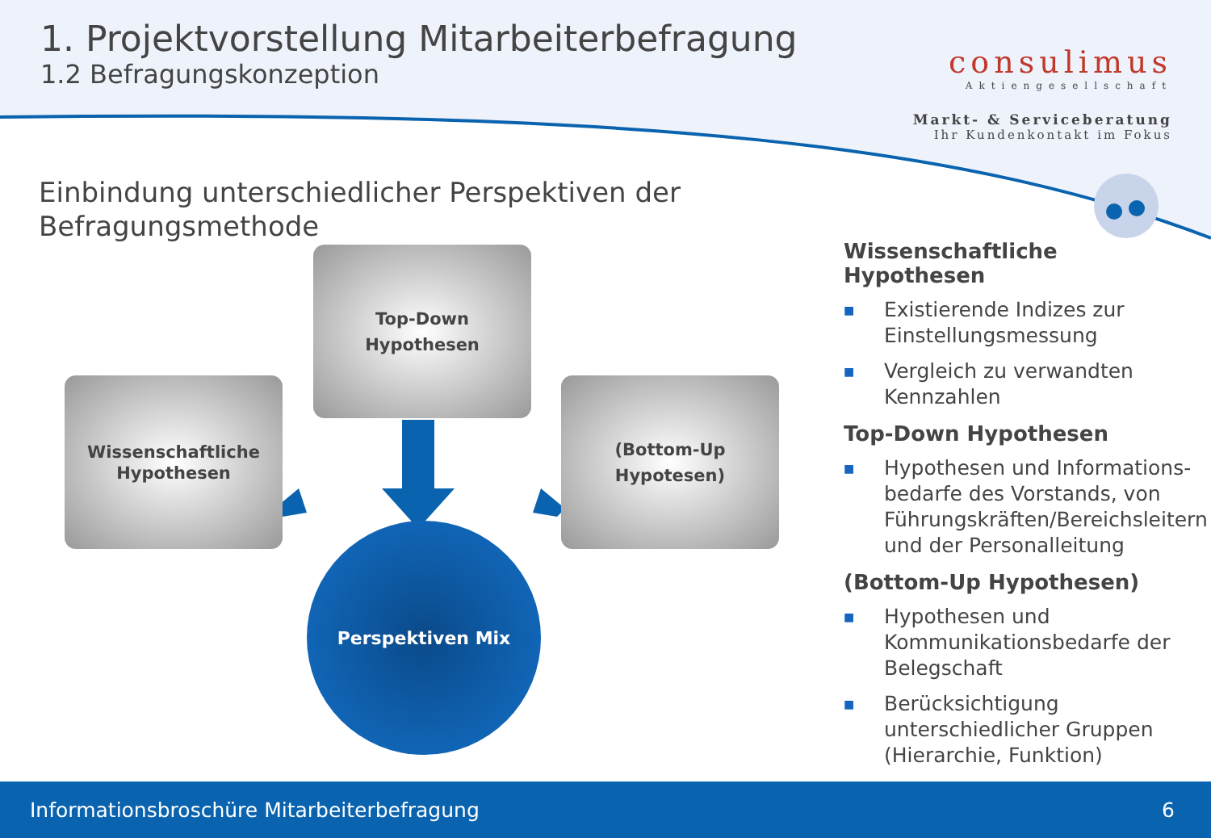1. Projektvorstellung Mitarbeiterbefragung
1.2 Befragungskonzeption
consulimus
Aktiengesellschaft
Markt- & Serviceberatung
Ihr Kundenkontakt im Fokus
Einbindung unterschiedlicher Perspektiven der Befragungsmethode
Top-Down
Hypothesen
Wissenschaftliche
Hypothesen
(Bottom-Up
Hypotesen)
Perspektiven Mix
Wissenschaftliche Hypothesen
■ Existierende Indizes zur Einstellungsmessung
■ Vergleich zu verwandten Kennzahlen
Top-Down Hypothesen
■ Hypothesen und Informations-bedarfe des Vorstands, von Führungskräften/Bereichsleitern und der Personalleitung
(Bottom-Up Hypothesen)
■ Hypothesen und Kommunikationsbedarfe der Belegschaft
■ Berücksichtigung unterschiedlicher Gruppen (Hierarchie, Funktion)
Informationsbroschüre Mitarbeiterbefragung 6